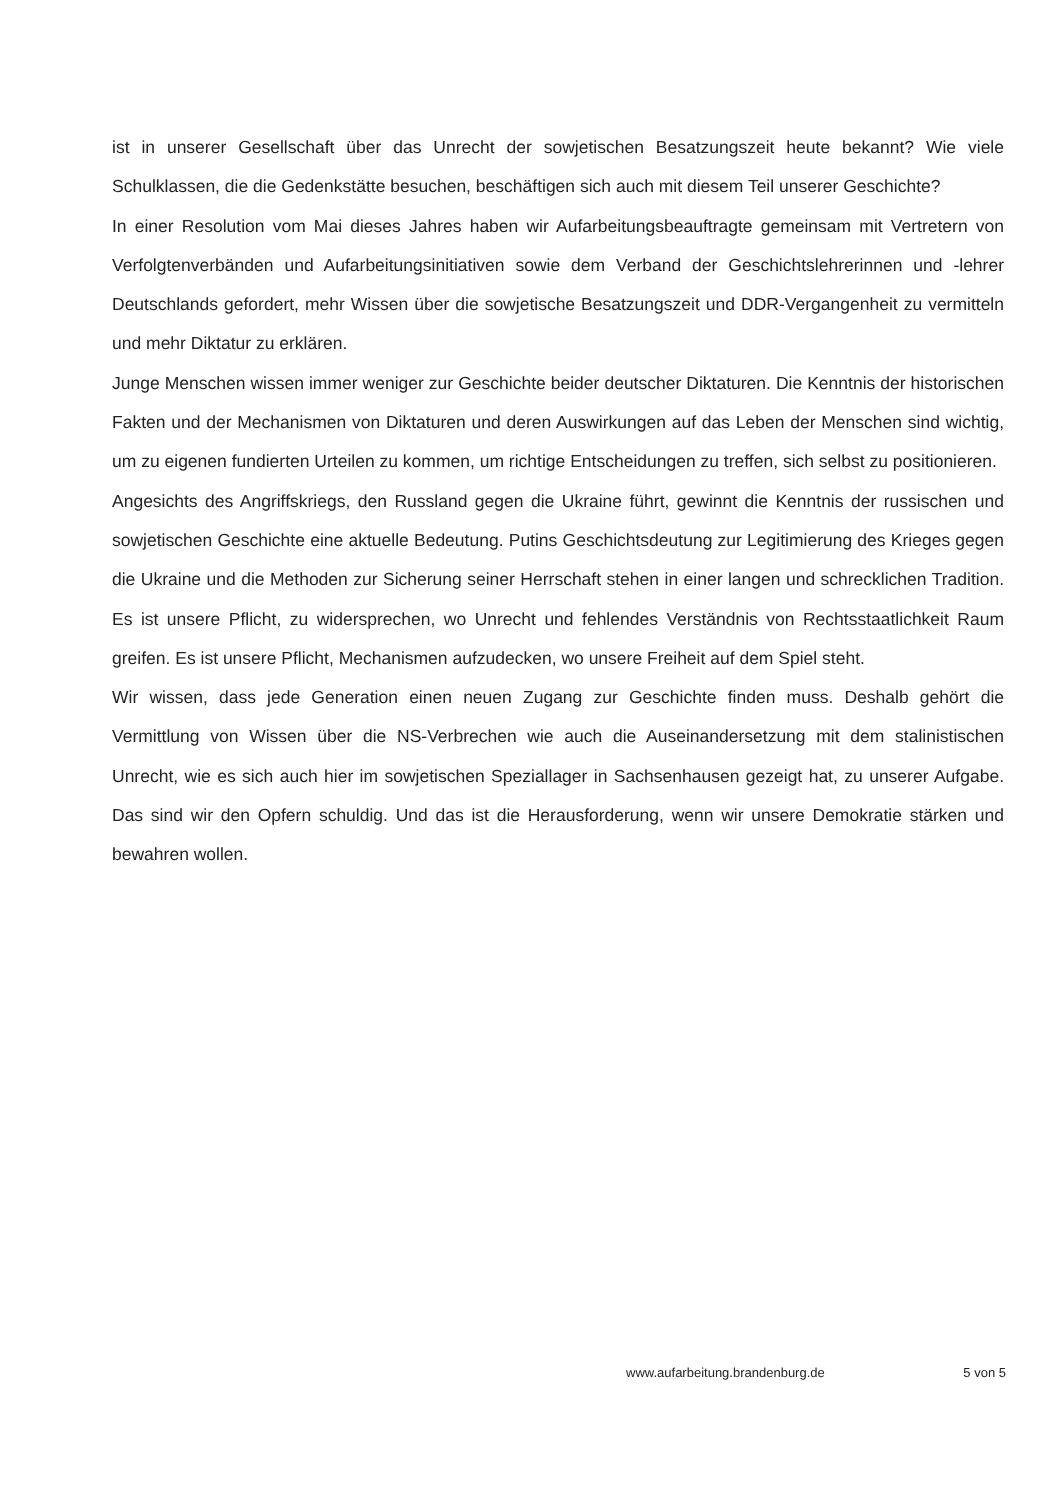ist in unserer Gesellschaft über das Unrecht der sowjetischen Besatzungszeit heute bekannt? Wie viele Schulklassen, die die Gedenkstätte besuchen, beschäftigen sich auch mit diesem Teil unserer Geschichte?
In einer Resolution vom Mai dieses Jahres haben wir Aufarbeitungsbeauftragte gemeinsam mit Vertretern von Verfolgtenverbänden und Aufarbeitungsinitiativen sowie dem Verband der Geschichtslehrerinnen und -lehrer Deutschlands gefordert, mehr Wissen über die sowjetische Besatzungszeit und DDR-Vergangenheit zu vermitteln und mehr Diktatur zu erklären.
Junge Menschen wissen immer weniger zur Geschichte beider deutscher Diktaturen. Die Kenntnis der historischen Fakten und der Mechanismen von Diktaturen und deren Auswirkungen auf das Leben der Menschen sind wichtig, um zu eigenen fundierten Urteilen zu kommen, um richtige Entscheidungen zu treffen, sich selbst zu positionieren.
Angesichts des Angriffskriegs, den Russland gegen die Ukraine führt, gewinnt die Kenntnis der russischen und sowjetischen Geschichte eine aktuelle Bedeutung. Putins Geschichtsdeutung zur Legitimierung des Krieges gegen die Ukraine und die Methoden zur Sicherung seiner Herrschaft stehen in einer langen und schrecklichen Tradition. Es ist unsere Pflicht, zu widersprechen, wo Unrecht und fehlendes Verständnis von Rechtsstaatlichkeit Raum greifen. Es ist unsere Pflicht, Mechanismen aufzudecken, wo unsere Freiheit auf dem Spiel steht.
Wir wissen, dass jede Generation einen neuen Zugang zur Geschichte finden muss. Deshalb gehört die Vermittlung von Wissen über die NS-Verbrechen wie auch die Auseinandersetzung mit dem stalinistischen Unrecht, wie es sich auch hier im sowjetischen Speziallager in Sachsenhausen gezeigt hat, zu unserer Aufgabe. Das sind wir den Opfern schuldig. Und das ist die Herausforderung, wenn wir unsere Demokratie stärken und bewahren wollen.
www.aufarbeitung.brandenburg.de 5 von 5